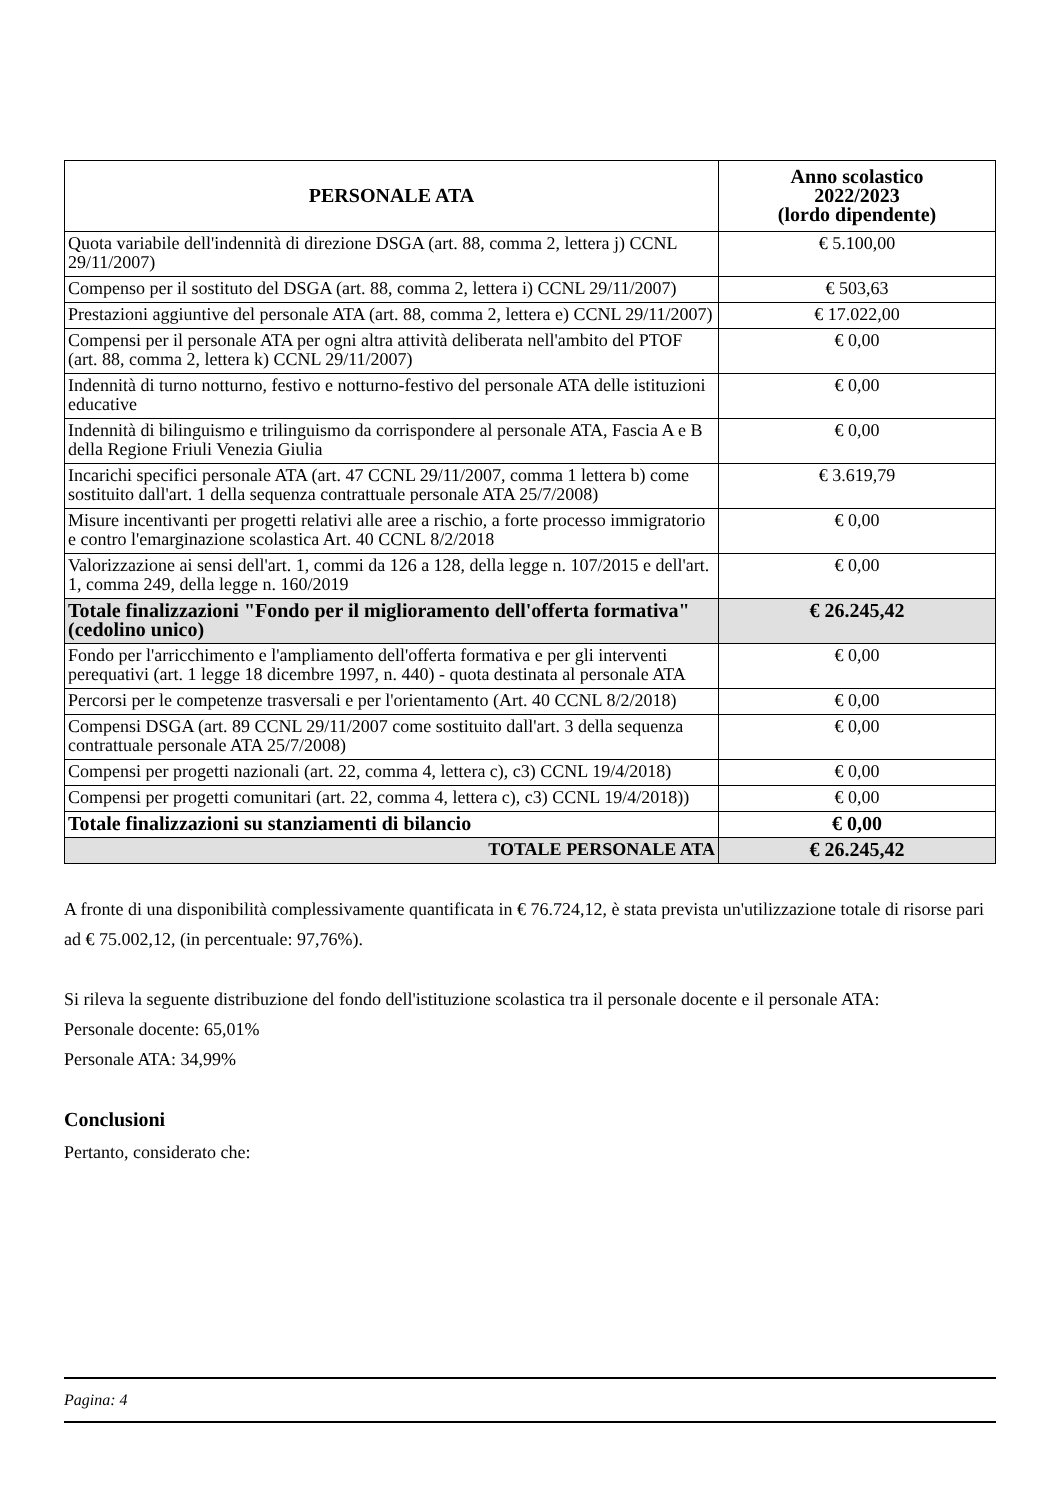| PERSONALE ATA | Anno scolastico 2022/2023 (lordo dipendente) |
| --- | --- |
| Quota variabile dell'indennità di direzione DSGA (art. 88, comma 2, lettera j) CCNL 29/11/2007) | € 5.100,00 |
| Compenso per il sostituto del DSGA (art. 88, comma 2, lettera i) CCNL 29/11/2007) | € 503,63 |
| Prestazioni aggiuntive del personale ATA (art. 88, comma 2, lettera e) CCNL 29/11/2007) | € 17.022,00 |
| Compensi per il personale ATA per ogni altra attività deliberata nell'ambito del PTOF (art. 88, comma 2, lettera k) CCNL 29/11/2007) | € 0,00 |
| Indennità di turno notturno, festivo e notturno-festivo del personale ATA delle istituzioni educative | € 0,00 |
| Indennità di bilinguismo e trilinguismo da corrispondere al personale ATA, Fascia A e B della Regione Friuli Venezia Giulia | € 0,00 |
| Incarichi specifici personale ATA (art. 47 CCNL 29/11/2007, comma 1 lettera b) come sostituito dall'art. 1 della sequenza contrattuale personale ATA 25/7/2008) | € 3.619,79 |
| Misure incentivanti per progetti relativi alle aree a rischio, a forte processo immigratorio e contro l'emarginazione scolastica Art. 40 CCNL 8/2/2018 | € 0,00 |
| Valorizzazione ai sensi dell'art. 1, commi da 126 a 128, della legge n. 107/2015 e dell'art. 1, comma 249, della legge n. 160/2019 | € 0,00 |
| Totale finalizzazioni "Fondo per il miglioramento dell'offerta formativa" (cedolino unico) | € 26.245,42 |
| Fondo per l'arricchimento e l'ampliamento dell'offerta formativa e per gli interventi perequativi (art. 1 legge 18 dicembre 1997, n. 440) - quota destinata al personale ATA | € 0,00 |
| Percorsi per le competenze trasversali e per l'orientamento (Art. 40 CCNL 8/2/2018) | € 0,00 |
| Compensi DSGA (art. 89 CCNL 29/11/2007 come sostituito dall'art. 3 della sequenza contrattuale personale ATA 25/7/2008) | € 0,00 |
| Compensi per progetti nazionali (art. 22, comma 4, lettera c), c3) CCNL 19/4/2018) | € 0,00 |
| Compensi per progetti comunitari (art. 22, comma 4, lettera c), c3) CCNL 19/4/2018)) | € 0,00 |
| Totale finalizzazioni su stanziamenti di bilancio | € 0,00 |
| TOTALE PERSONALE ATA | € 26.245,42 |
A fronte di una disponibilità complessivamente quantificata in € 76.724,12, è stata prevista un'utilizzazione totale di risorse pari ad € 75.002,12, (in percentuale: 97,76%).
Si rileva la seguente distribuzione del fondo dell'istituzione scolastica tra il personale docente e il personale ATA:
Personale docente: 65,01%
Personale ATA: 34,99%
Conclusioni
Pertanto, considerato che:
Pagina: 4